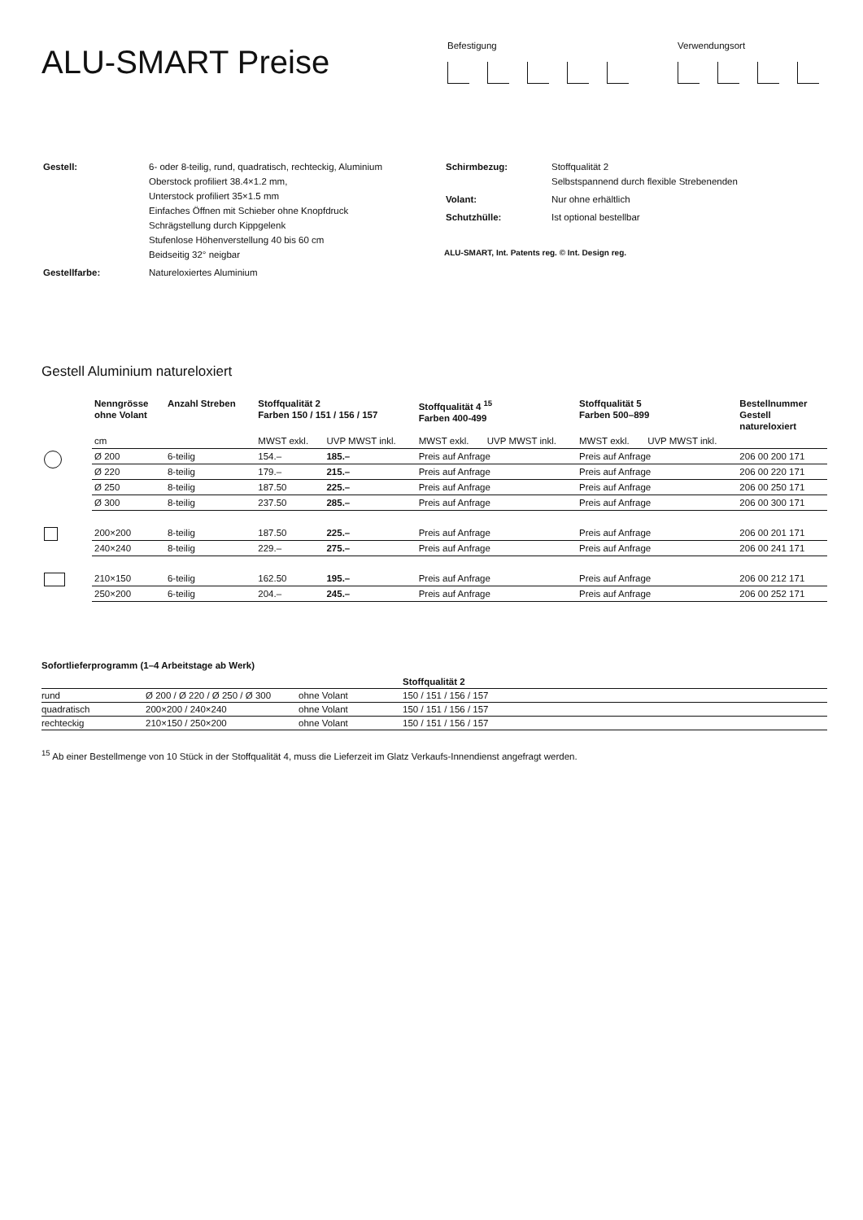ALU-SMART Preise
Befestigung Verwendungsort
| Gestell: | 6- oder 8-teilig, rund, quadratisch, rechteckig, Aluminium Oberstock profiliert 38.4×1.2 mm, Unterstock profiliert 35×1.5 mm Einfaches Öffnen mit Schieber ohne Knopfdruck Schrägstellung durch Kippgelenk Stufenlose Höhenverstellung 40 bis 60 cm Beidseitig 32° neigbar |
| Gestellfarbe: | Natureloxiertes Aluminium |
| Schirmbezug: | Stoffqualität 2 Selbstspannend durch flexible Strebenenden |
| Volant: | Nur ohne erhältlich |
| Schutzhülle: | Ist optional bestellbar |
ALU-SMART, Int. Patents reg. © Int. Design reg.
Gestell Aluminium natureloxiert
| | Nenngrösse ohne Volant | Anzahl Streben | Stoffqualität 2 Farben 150 / 151 / 156 / 157 | | Stoffqualität 4 <sup>15</sup> Farben 400-499 | | Stoffqualität 5 Farben 500–899 | | Bestellnummer Gestell natureloxiert |
| --- | --- | --- | --- | --- | --- | --- | --- | --- | --- |
| | cm | | MWST exkl. | UVP MWST inkl. | MWST exkl. | UVP MWST inkl. | MWST exkl. | UVP MWST inkl. | |
| | Ø 200 | 6-teilig | 154.– | 185.– | Preis auf Anfrage | | Preis auf Anfrage | | 206 00 200 171 |
| | Ø 220 | 8-teilig | 179.– | 215.– | Preis auf Anfrage | | Preis auf Anfrage | | 206 00 220 171 |
| | Ø 250 | 8-teilig | 187.50 | 225.– | Preis auf Anfrage | | Preis auf Anfrage | | 206 00 250 171 |
| | Ø 300 | 8-teilig | 237.50 | 285.– | Preis auf Anfrage | | Preis auf Anfrage | | 206 00 300 171 |
| | 200×200 | 8-teilig | 187.50 | 225.– | Preis auf Anfrage | | Preis auf Anfrage | | 206 00 201 171 |
| | 240×240 | 8-teilig | 229.– | 275.– | Preis auf Anfrage | | Preis auf Anfrage | | 206 00 241 171 |
| | 210×150 | 6-teilig | 162.50 | 195.– | Preis auf Anfrage | | Preis auf Anfrage | | 206 00 212 171 |
| | 250×200 | 6-teilig | 204.– | 245.– | Preis auf Anfrage | | Preis auf Anfrage | | 206 00 252 171 |
Sofortlieferprogramm (1–4 Arbeitstage ab Werk)
| | | | Stoffqualität 2 |
| rund | Ø 200 / Ø 220 / Ø 250 / Ø 300 | ohne Volant | 150 / 151 / 156 / 157 |
| quadratisch | 200×200 / 240×240 | ohne Volant | 150 / 151 / 156 / 157 |
| rechteckig | 210×150 / 250×200 | ohne Volant | 150 / 151 / 156 / 157 |
<sup>15</sup> Ab einer Bestellmenge von 10 Stück in der Stoffqualität 4, muss die Lieferzeit im Glatz Verkaufs-Innendienst angefragt werden.